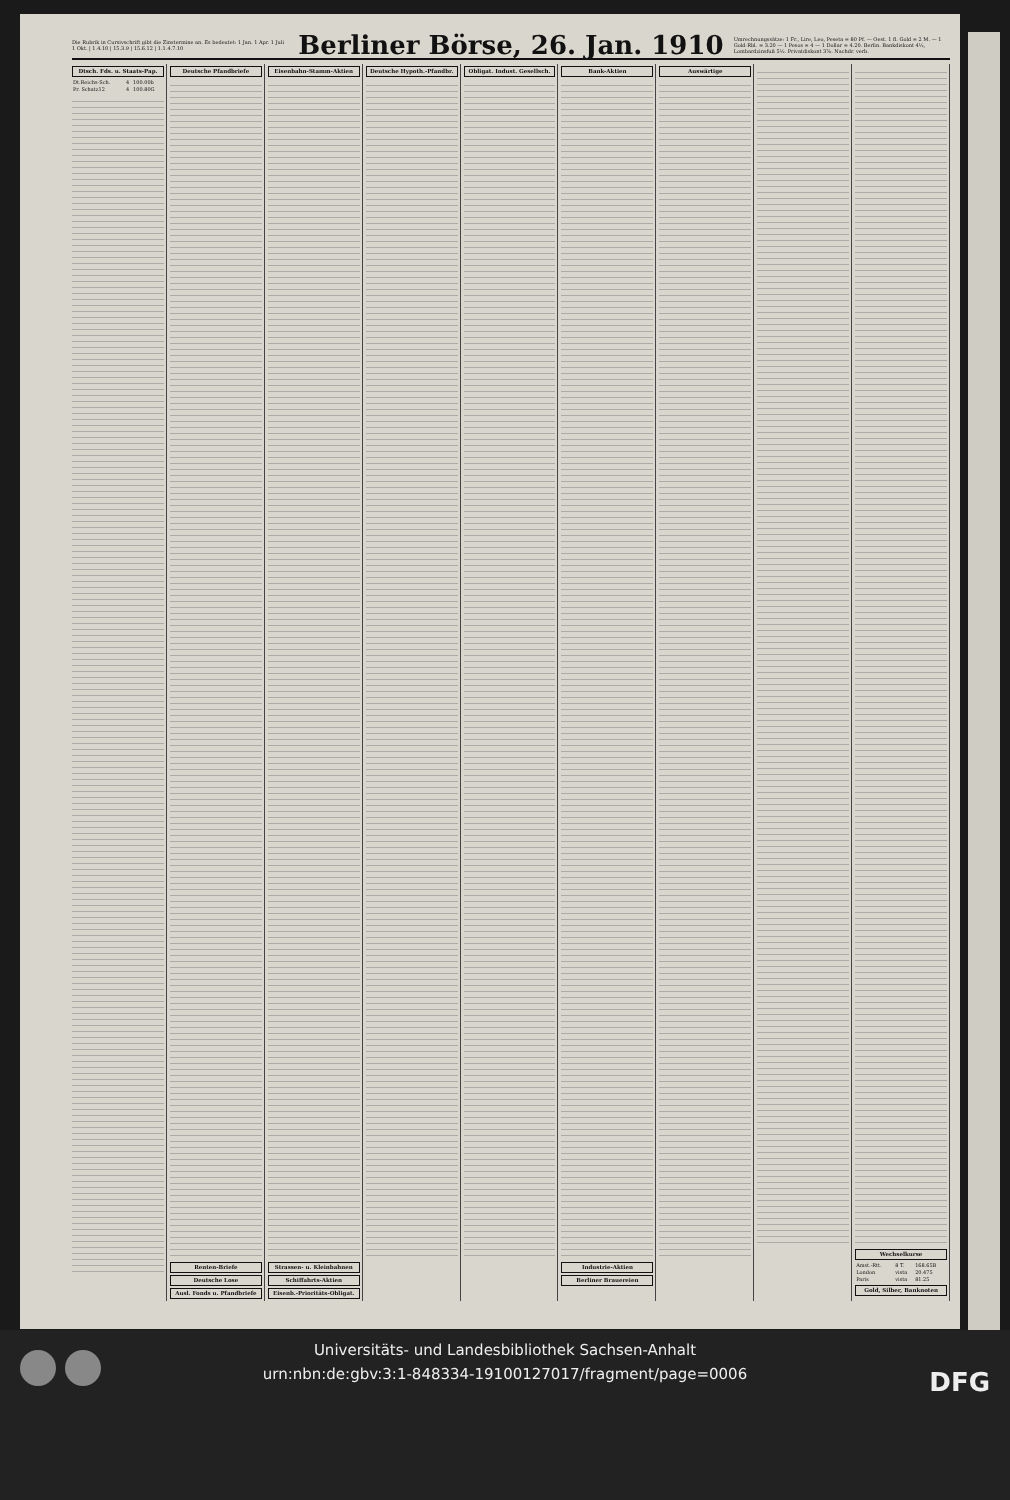Die Rubrik in Cursivschrift gibt die Zinstermine an. Es bedeutet: 1 Jan. 1 Apr. 1 Juli 1 Okt. | 1.4.10 | 15.3.9 | 15.6.12 | 1.1.4.7.10
Berliner Börse, 26. Jan. 1910
Umrechnungssätze: 1 Fr., Lire, Leo, Peseta = 80 Pf. — Oest. 1 fl. Gold = 2 M. — 1 Gold-Rbl. = 3.20 — 1 Pesos = 4 — 1 Dollar = 4.20. Berlin. Bankdiskont 4½, Lombardzinsfuß 5½. Privatdiskont 3⅞. Nachdr. verb.
Dtsch. Fds. u. Staats-Pap.
| Dt.Reichs-Sch. | 4 | 100.00b |
| Pr. Schatz12 | 4 | 100.80G |
Deutsche Pfandbriefe
Renten-Briefe
Deutsche Lose
Ausl. Fonds u. Pfandbriefe
Eisenbahn-Stamm-Aktien
Strassen- u. Kleinbahnen
Schiffahrts-Aktien
Eisenb.-Prioritäts-Obligat.
Deutsche Hypoth.-Pfandbr. Obligat. Indust. Gesellsch. Bank-Aktien
Industrie-Aktien
Berliner Brauereien
Auswärtige Wechselkurse
| Amst.-Rtt. | 8 T. | 168.65B |
| London | vista | 20.475 |
| Paris | vista | 81.25 |
Gold, Silber, Banknoten
Universitäts- und Landesbibliothek Sachsen-Anhalt
urn:nbn:de:gbv:3:1-848334-19100127017/fragment/page=0006
DFG